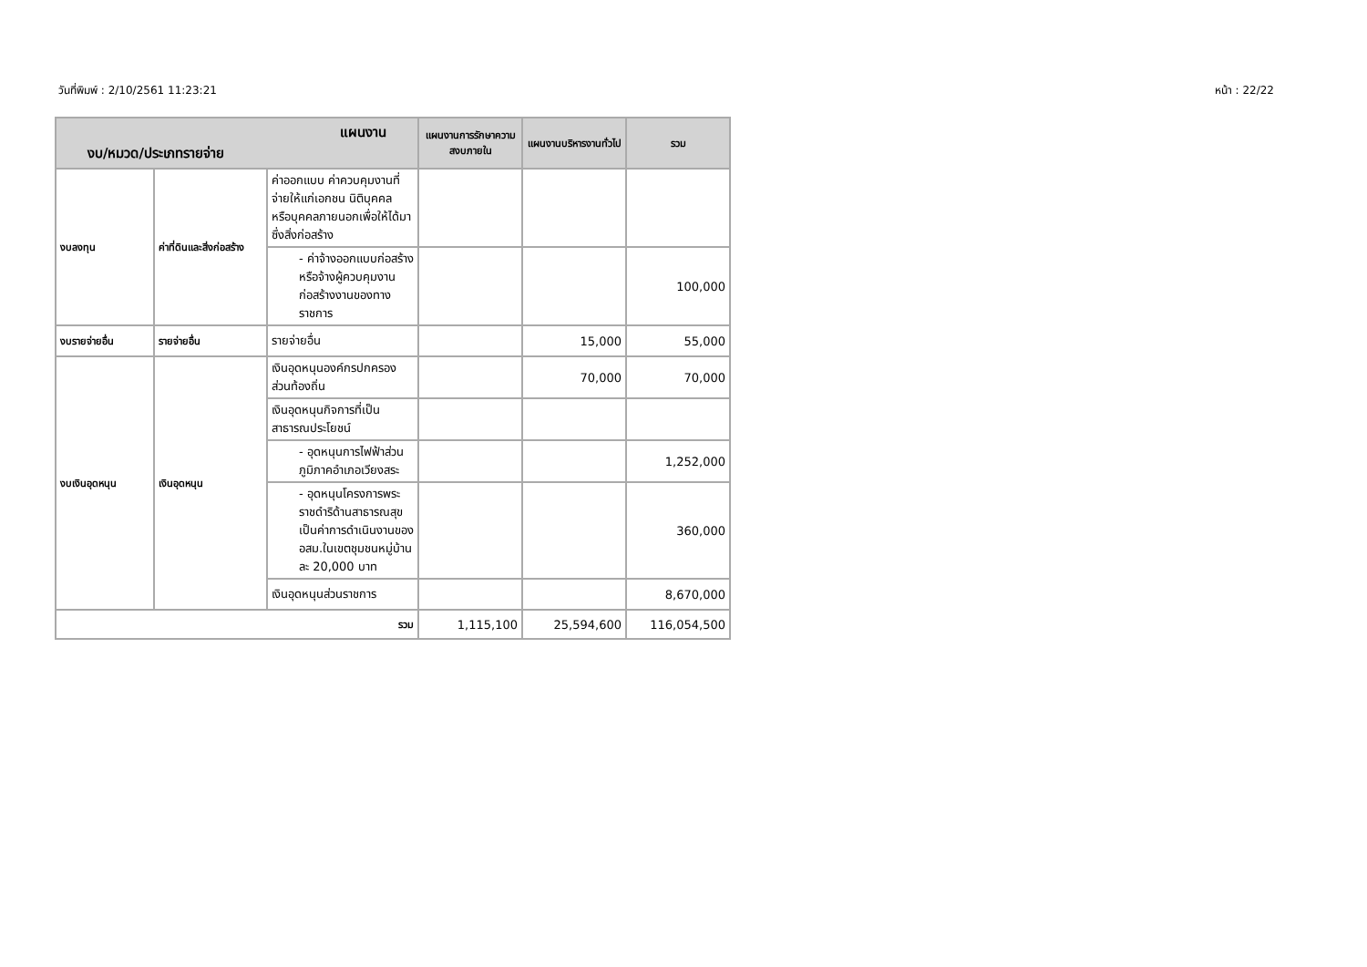วันที่พิมพ์ : 2/10/2561 11:23:21 หน้า : 22/22
| แผนงาน งบ/หมวด/ประเภทรายจ่าย | | | แผนงานการรักษาความสงบภายใน | แผนงานบริหารงานทั่วไป | รวม |
| --- | --- | --- | --- | --- | --- |
| งบลงทุน | ค่าที่ดินและสิ่งก่อสร้าง | ค่าออกแบบ ค่าควบคุมงานที่จ่ายให้แก่เอกชน นิติบุคคล หรือบุคคลภายนอกเพื่อให้ได้มาซึ่งสิ่งก่อสร้าง | | | |
| | | - ค่าจ้างออกแบบก่อสร้างหรือจ้างผู้ควบคุมงานก่อสร้างงานของทางราชการ | | | 100,000 |
| งบรายจ่ายอื่น | รายจ่ายอื่น | รายจ่ายอื่น | | 15,000 | 55,000 |
| งบเงินอุดหนุน | เงินอุดหนุน | เงินอุดหนุนองค์กรปกครองส่วนท้องถิ่น | | 70,000 | 70,000 |
| | | เงินอุดหนุนกิจการที่เป็นสาธารณประโยชน์ | | | |
| | | - อุดหนุนการไฟฟ้าส่วนภูมิภาคอำเภอเวียงสระ | | | 1,252,000 |
| | | - อุดหนุนโครงการพระราชดำริด้านสาธารณสุขเป็นค่าการดำเนินงานของ อสม.ในเขตชุมชนหมู่บ้านละ 20,000 บาท | | | 360,000 |
| | | เงินอุดหนุนส่วนราชการ | | | 8,670,000 |
| รวม | | | 1,115,100 | 25,594,600 | 116,054,500 |